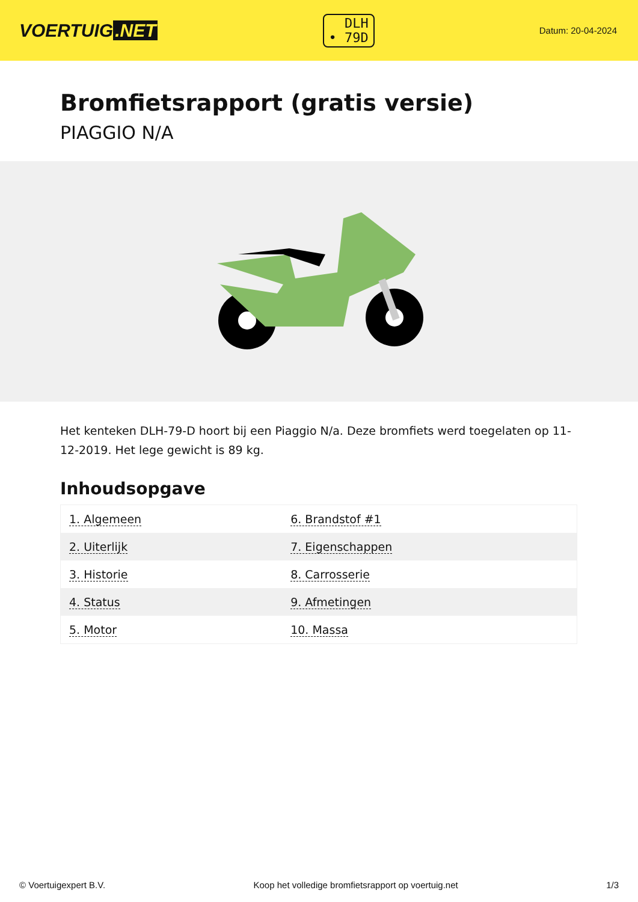VOERTUIG.NET
DLH
• 79D
Datum: 20-04-2024
Bromfietsrapport (gratis versie)
PIAGGIO N/A
Het kenteken DLH-79-D hoort bij een Piaggio N/a. Deze bromfiets werd toegelaten op 11-12-2019. Het lege gewicht is 89 kg.
Inhoudsopgave
| 1. Algemeen | 6. Brandstof #1 |
| 2. Uiterlijk | 7. Eigenschappen |
| 3. Historie | 8. Carrosserie |
| 4. Status | 9. Afmetingen |
| 5. Motor | 10. Massa |
© Voertuigexpert B.V. Koop het volledige bromfietsrapport op voertuig.net 1/3